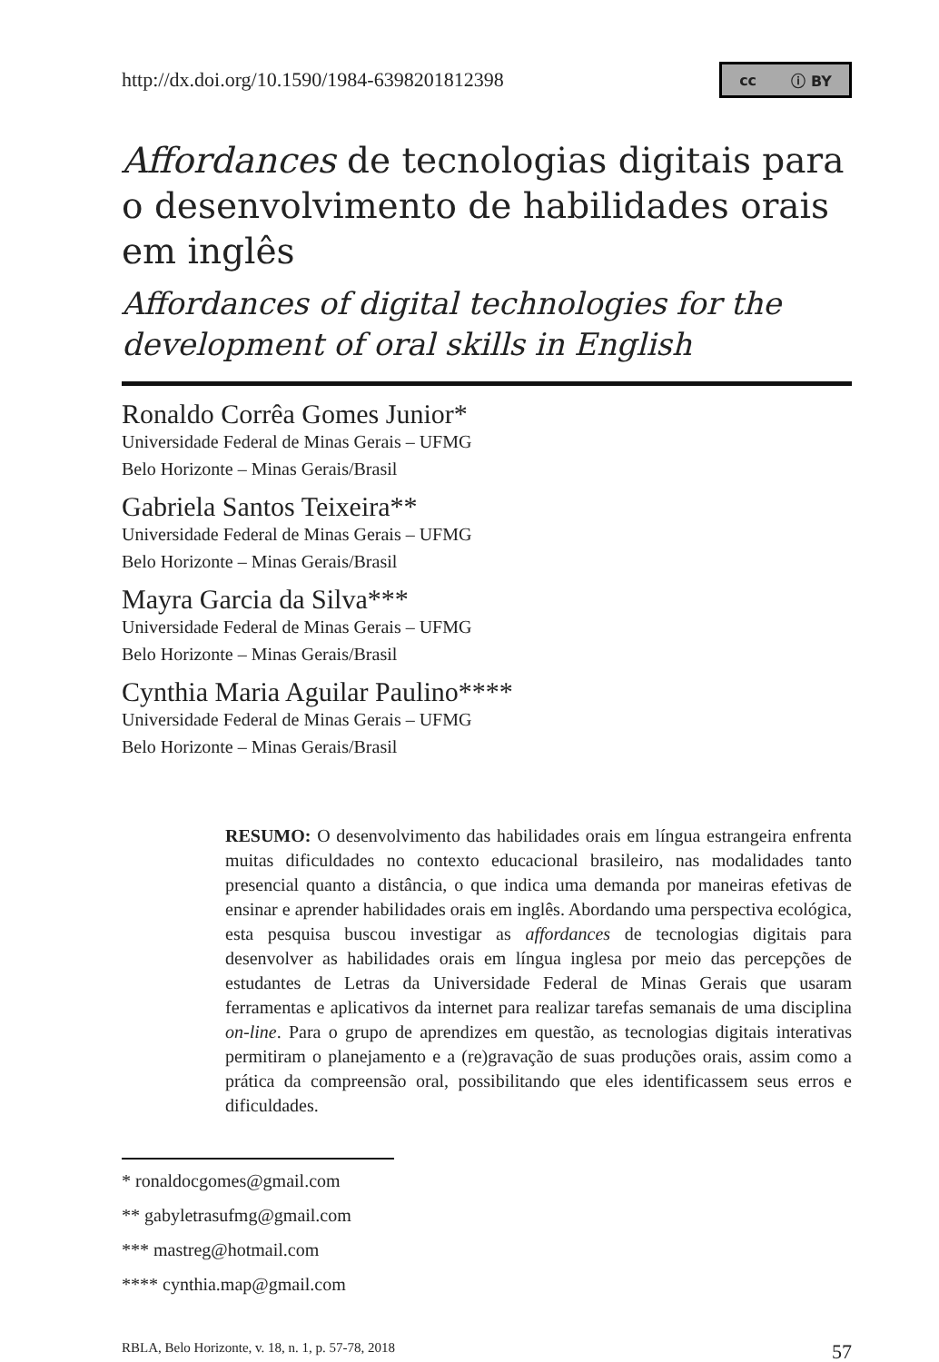http://dx.doi.org/10.1590/1984-6398201812398 cc ⓘ BY
Affordances de tecnologias digitais para o desenvolvimento de habilidades orais em inglês
Affordances of digital technologies for the development of oral skills in English
Ronaldo Corrêa Gomes Junior*
Universidade Federal de Minas Gerais – UFMG
Belo Horizonte – Minas Gerais/Brasil
Gabriela Santos Teixeira**
Universidade Federal de Minas Gerais – UFMG
Belo Horizonte – Minas Gerais/Brasil
Mayra Garcia da Silva***
Universidade Federal de Minas Gerais – UFMG
Belo Horizonte – Minas Gerais/Brasil
Cynthia Maria Aguilar Paulino****
Universidade Federal de Minas Gerais – UFMG
Belo Horizonte – Minas Gerais/Brasil
RESUMO: O desenvolvimento das habilidades orais em língua estrangeira enfrenta muitas dificuldades no contexto educacional brasileiro, nas modalidades tanto presencial quanto a distância, o que indica uma demanda por maneiras efetivas de ensinar e aprender habilidades orais em inglês. Abordando uma perspectiva ecológica, esta pesquisa buscou investigar as affordances de tecnologias digitais para desenvolver as habilidades orais em língua inglesa por meio das percepções de estudantes de Letras da Universidade Federal de Minas Gerais que usaram ferramentas e aplicativos da internet para realizar tarefas semanais de uma disciplina on-line. Para o grupo de aprendizes em questão, as tecnologias digitais interativas permitiram o planejamento e a (re)gravação de suas produções orais, assim como a prática da compreensão oral, possibilitando que eles identificassem seus erros e dificuldades.
* ronaldocgomes@gmail.com
** gabyletrasufmg@gmail.com
*** mastreg@hotmail.com
**** cynthia.map@gmail.com
RBLA, Belo Horizonte, v. 18, n. 1, p. 57-78, 2018 57